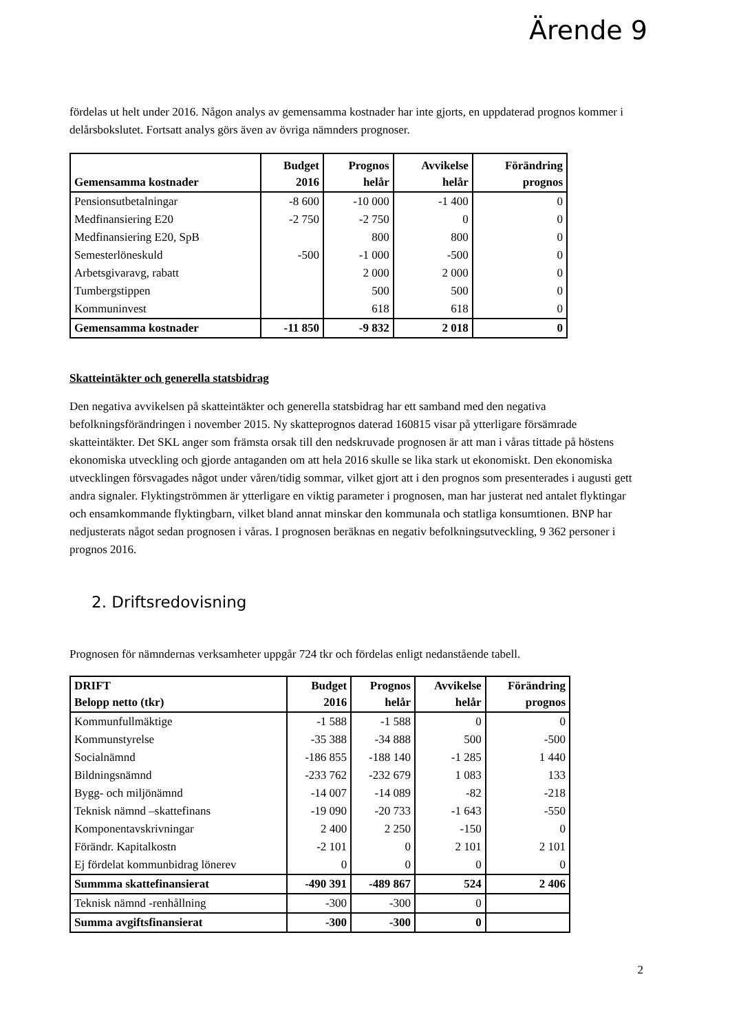Ärende 9
fördelas ut helt under 2016. Någon analys av gemensamma kostnader har inte gjorts, en uppdaterad prognos kommer i delårsbokslutet. Fortsatt analys görs även av övriga nämnders prognoser.
| Gemensamma kostnader | Budget 2016 | Prognos helår | Avvikelse helår | Förändring prognos |
| --- | --- | --- | --- | --- |
| Pensionsutbetalningar | -8 600 | -10 000 | -1 400 | 0 |
| Medfinansiering E20 | -2 750 | -2 750 | 0 | 0 |
| Medfinansiering E20, SpB | | 800 | 800 | 0 |
| Semesterlöneskuld | -500 | -1 000 | -500 | 0 |
| Arbetsgivaravg, rabatt | | 2 000 | 2 000 | 0 |
| Tumbergstippen | | 500 | 500 | 0 |
| Kommuninvest | | 618 | 618 | 0 |
| Gemensamma kostnader | -11 850 | -9 832 | 2 018 | 0 |
Skatteintäkter och generella statsbidrag
Den negativa avvikelsen på skatteintäkter och generella statsbidrag har ett samband med den negativa befolkningsförändringen i november 2015. Ny skatteprognos daterad 160815 visar på ytterligare försämrade skatteintäkter. Det SKL anger som främsta orsak till den nedskruvade prognosen är att man i våras tittade på höstens ekonomiska utveckling och gjorde antaganden om att hela 2016 skulle se lika stark ut ekonomiskt. Den ekonomiska utvecklingen försvagades något under våren/tidig sommar, vilket gjort att i den prognos som presenterades i augusti gett andra signaler. Flyktingströmmen är ytterligare en viktig parameter i prognosen, man har justerat ned antalet flyktingar och ensamkommande flyktingbarn, vilket bland annat minskar den kommunala och statliga konsumtionen. BNP har nedjusterats något sedan prognosen i våras. I prognosen beräknas en negativ befolkningsutveckling, 9 362 personer i prognos 2016.
2. Driftsredovisning
Prognosen för nämndernas verksamheter uppgår 724 tkr och fördelas enligt nedanstående tabell.
| DRIFT Belopp netto (tkr) | Budget 2016 | Prognos helår | Avvikelse helår | Förändring prognos |
| --- | --- | --- | --- | --- |
| Kommunfullmäktige | -1 588 | -1 588 | 0 | 0 |
| Kommunstyrelse | -35 388 | -34 888 | 500 | -500 |
| Socialnämnd | -186 855 | -188 140 | -1 285 | 1 440 |
| Bildningsnämnd | -233 762 | -232 679 | 1 083 | 133 |
| Bygg- och miljönämnd | -14 007 | -14 089 | -82 | -218 |
| Teknisk nämnd –skattefinans | -19 090 | -20 733 | -1 643 | -550 |
| Komponentavskrivningar | 2 400 | 2 250 | -150 | 0 |
| Förändr. Kapitalkostn | -2 101 | 0 | 2 101 | 2 101 |
| Ej fördelat kommunbidrag lönerev | 0 | 0 | 0 | 0 |
| Summma skattefinansierat | -490 391 | -489 867 | 524 | 2 406 |
| Teknisk nämnd -renhållning | -300 | -300 | 0 | |
| Summa avgiftsfinansierat | -300 | -300 | 0 | |
2